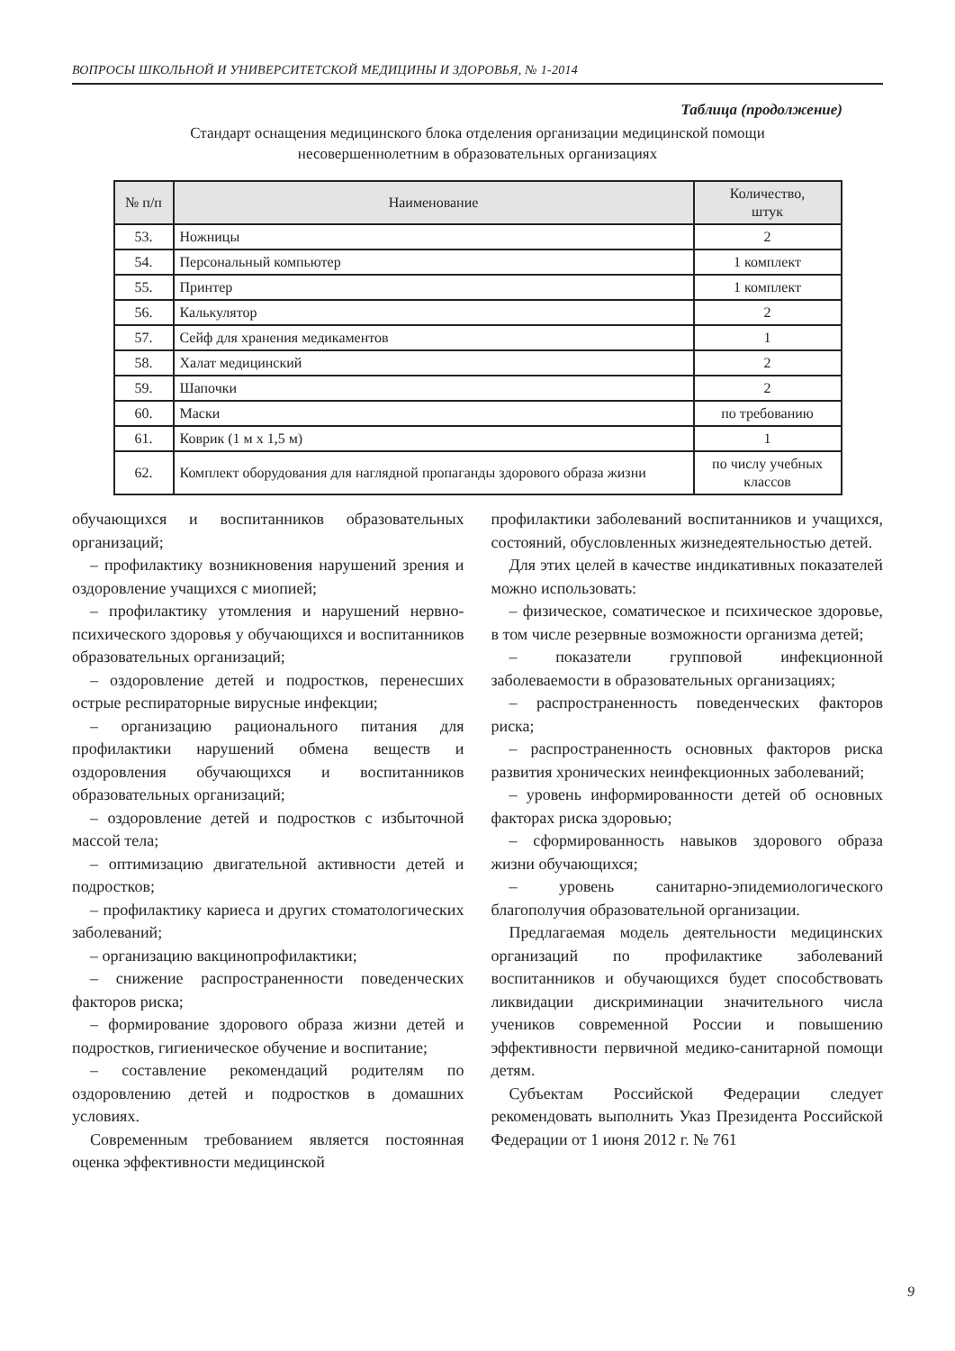ВОПРОСЫ ШКОЛЬНОЙ И УНИВЕРСИТЕТСКОЙ МЕДИЦИНЫ И ЗДОРОВЬЯ, № 1-2014
Таблица (продолжение)
Стандарт оснащения медицинского блока отделения организации медицинской помощи
несовершеннолетним в образовательных организациях
| № п/п | Наименование | Количество, штук |
| --- | --- | --- |
| 53. | Ножницы | 2 |
| 54. | Персональный компьютер | 1 комплект |
| 55. | Принтер | 1 комплект |
| 56. | Калькулятор | 2 |
| 57. | Сейф для хранения медикаментов | 1 |
| 58. | Халат медицинский | 2 |
| 59. | Шапочки | 2 |
| 60. | Маски | по требованию |
| 61. | Коврик (1 м х 1,5 м) | 1 |
| 62. | Комплект оборудования для наглядной пропаганды здорового образа жизни | по числу учебных классов |
обучающихся и воспитанников образовательных организаций;
– профилактику возникновения нарушений зрения и оздоровление учащихся с миопией;
– профилактику утомления и нарушений нервно-психического здоровья у обучающихся и воспитанников образовательных организаций;
– оздоровление детей и подростков, перенесших острые респираторные вирусные инфекции;
– организацию рационального питания для профилактики нарушений обмена веществ и оздоровления обучающихся и воспитанников образовательных организаций;
– оздоровление детей и подростков с избыточной массой тела;
– оптимизацию двигательной активности детей и подростков;
– профилактику кариеса и других стоматологических заболеваний;
– организацию вакцинопрофилактики;
– снижение распространенности поведенческих факторов риска;
– формирование здорового образа жизни детей и подростков, гигиеническое обучение и воспитание;
– составление рекомендаций родителям по оздоровлению детей и подростков в домашних условиях.
Современным требованием является постоянная оценка эффективности медицинской
профилактики заболеваний воспитанников и учащихся, состояний, обусловленных жизнедеятельностью детей.
Для этих целей в качестве индикативных показателей можно использовать:
– физическое, соматическое и психическое здоровье, в том числе резервные возможности организма детей;
– показатели групповой инфекционной заболеваемости в образовательных организациях;
– распространенность поведенческих факторов риска;
– распространенность основных факторов риска развития хронических неинфекционных заболеваний;
– уровень информированности детей об основных факторах риска здоровью;
– сформированность навыков здорового образа жизни обучающихся;
– уровень санитарно-эпидемиологического благополучия образовательной организации.
Предлагаемая модель деятельности медицинских организаций по профилактике заболеваний воспитанников и обучающихся будет способствовать ликвидации дискриминации значительного числа учеников современной России и повышению эффективности первичной медико-санитарной помощи детям.
Субъектам Российской Федерации следует рекомендовать выполнить Указ Президента Российской Федерации от 1 июня 2012 г. № 761
9